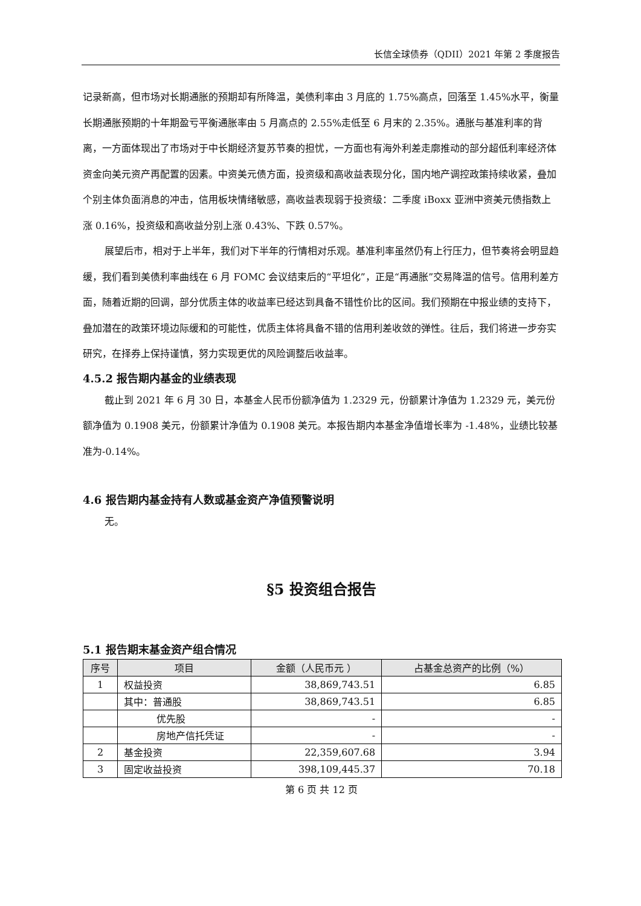长信全球债券（QDII）2021 年第 2 季度报告
记录新高，但市场对长期通胀的预期却有所降温，美债利率由 3 月底的 1.75%高点，回落至 1.45%水平，衡量长期通胀预期的十年期盈亏平衡通胀率由 5 月高点的 2.55%走低至 6 月末的 2.35%。通胀与基准利率的背离，一方面体现出了市场对于中长期经济复苏节奏的担忧，一方面也有海外利差走廓推动的部分超低利率经济体资金向美元资产再配置的因素。中资美元债方面，投资级和高收益表现分化，国内地产调控政策持续收紧，叠加个别主体负面消息的冲击，信用板块情绪敏感，高收益表现弱于投资级：二季度 iBoxx 亚洲中资美元债指数上涨 0.16%，投资级和高收益分别上涨 0.43%、下跌 0.57%。
展望后市，相对于上半年，我们对下半年的行情相对乐观。基准利率虽然仍有上行压力，但节奏将会明显趋缓，我们看到美债利率曲线在 6 月 FOMC 会议结束后的“平坦化”，正是“再通胀”交易降温的信号。信用利差方面，随着近期的回调，部分优质主体的收益率已经达到具备不错性价比的区间。我们预期在中报业绩的支持下，叠加潜在的政策环境边际缓和的可能性，优质主体将具备不错的信用利差收敛的弹性。往后，我们将进一步夯实研究，在择券上保持谨慎，努力实现更优的风险调整后收益率。
4.5.2 报告期内基金的业绩表现
截止到 2021 年 6 月 30 日，本基金人民币份额净值为 1.2329 元，份额累计净值为 1.2329 元，美元份额净值为 0.1908 美元，份额累计净值为 0.1908 美元。本报告期内本基金净值增长率为 -1.48%，业绩比较基准为-0.14%。
4.6 报告期内基金持有人数或基金资产净值预警说明
无。
§5 投资组合报告
5.1 报告期末基金资产组合情况
| 序号 | 项目 | 金额（人民币元 ） | 占基金总资产的比例（%） |
| --- | --- | --- | --- |
| 1 | 权益投资 | 38,869,743.51 | 6.85 |
| | 其中：普通股 | 38,869,743.51 | 6.85 |
| | 优先股 | - | - |
| | 房地产信托凭证 | - | - |
| 2 | 基金投资 | 22,359,607.68 | 3.94 |
| 3 | 固定收益投资 | 398,109,445.37 | 70.18 |
第 6 页 共 12 页